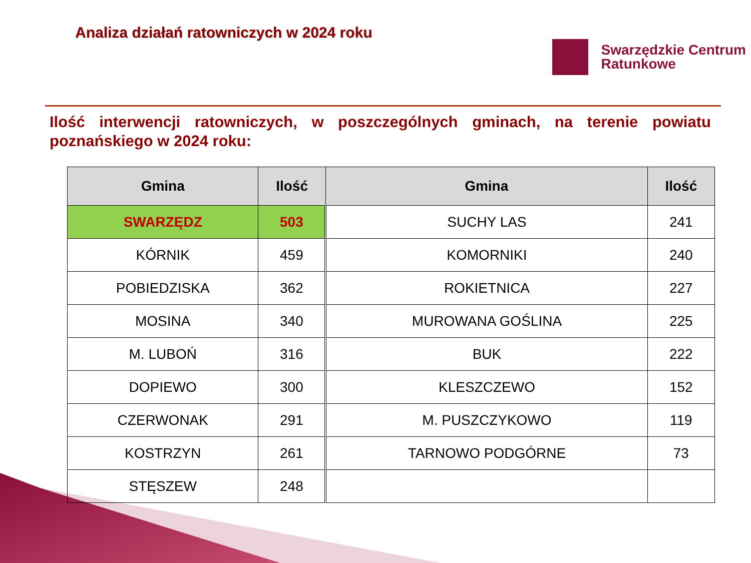Analiza działań ratowniczych w 2024 roku
Swarzędzkie Centrum
Ratunkowe
Ilość interwencji ratowniczych, w poszczególnych gminach, na terenie powiatu poznańskiego w 2024 roku:
| Gmina | Ilość | Gmina | Ilość |
| --- | --- | --- | --- |
| SWARZĘDZ | 503 | SUCHY LAS | 241 |
| KÓRNIK | 459 | KOMORNIKI | 240 |
| POBIEDZISKA | 362 | ROKIETNICA | 227 |
| MOSINA | 340 | MUROWANA GOŚLINA | 225 |
| M. LUBOŃ | 316 | BUK | 222 |
| DOPIEWO | 300 | KLESZCZEWO | 152 |
| CZERWONAK | 291 | M. PUSZCZYKOWO | 119 |
| KOSTRZYN | 261 | TARNOWO PODGÓRNE | 73 |
| STĘSZEW | 248 | | |